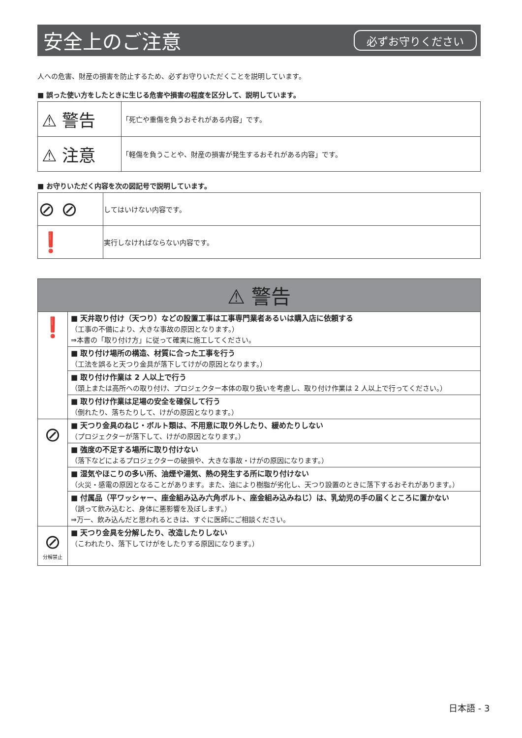安全上のご注意
必ずお守りください
人への危害、財産の損害を防止するため、必ずお守りいただくことを説明しています。
■ 誤った使い方をしたときに生じる危害や損害の程度を区分して、説明しています。
| ⚠ 警告 | 「死亡や重傷を負うおそれがある内容」です。 |
| ⚠ 注意 | 「軽傷を負うことや、財産の損害が発生するおそれがある内容」です。 |
■ お守りいただく内容を次の図記号で説明しています。
| ⊘ ⊘ | してはいけない内容です。 |
| ❗ | 実行しなければならない内容です。 |
| ⚠ 警告 | |
| ❗ | ■ 天井取り付け（天つり）などの設置工事は工事専門業者あるいは購入店に依頼する （工事の不備により、大きな事故の原因となります。） ⇒本書の「取り付け方」に従って確実に施工してください。 |
| | ■ 取り付け場所の構造、材質に合った工事を行う （工法を誤ると天つり金具が落下してけがの原因となります。） |
| | ■ 取り付け作業は 2 人以上で行う （頭上または高所への取り付け、プロジェクター本体の取り扱いを考慮し、取り付け作業は 2 人以上で行ってください。） |
| | ■ 取り付け作業は足場の安全を確保して行う （倒れたり、落ちたりして、けがの原因となります。） |
| ⊘ | ■ 天つり金具のねじ・ボルト類は、不用意に取り外したり、緩めたりしない （プロジェクターが落下して、けがの原因となります。） |
| | ■ 強度の不足する場所に取り付けない （落下などによるプロジェクターの破損や、大きな事故・けがの原因になります。） |
| | ■ 湿気やほこりの多い所、油煙や湯気、熱の発生する所に取り付けない （火災・感電の原因となることがあります。また、油により樹脂が劣化し、天つり設置のときに落下するおそれがあります。） |
| | ■ 付属品（平ワッシャー、座金組み込み六角ボルト、座金組み込みねじ）は、乳幼児の手の届くところに置かない （誤って飲み込むと、身体に悪影響を及ぼします。） ⇒万一、飲み込んだと思われるときは、すぐに医師にご相談ください。 |
| ⊘ 分解禁止 | ■ 天つり金具を分解したり、改造したりしない （こわれたり、落下してけがをしたりする原因になります。） |
日本語 - 3